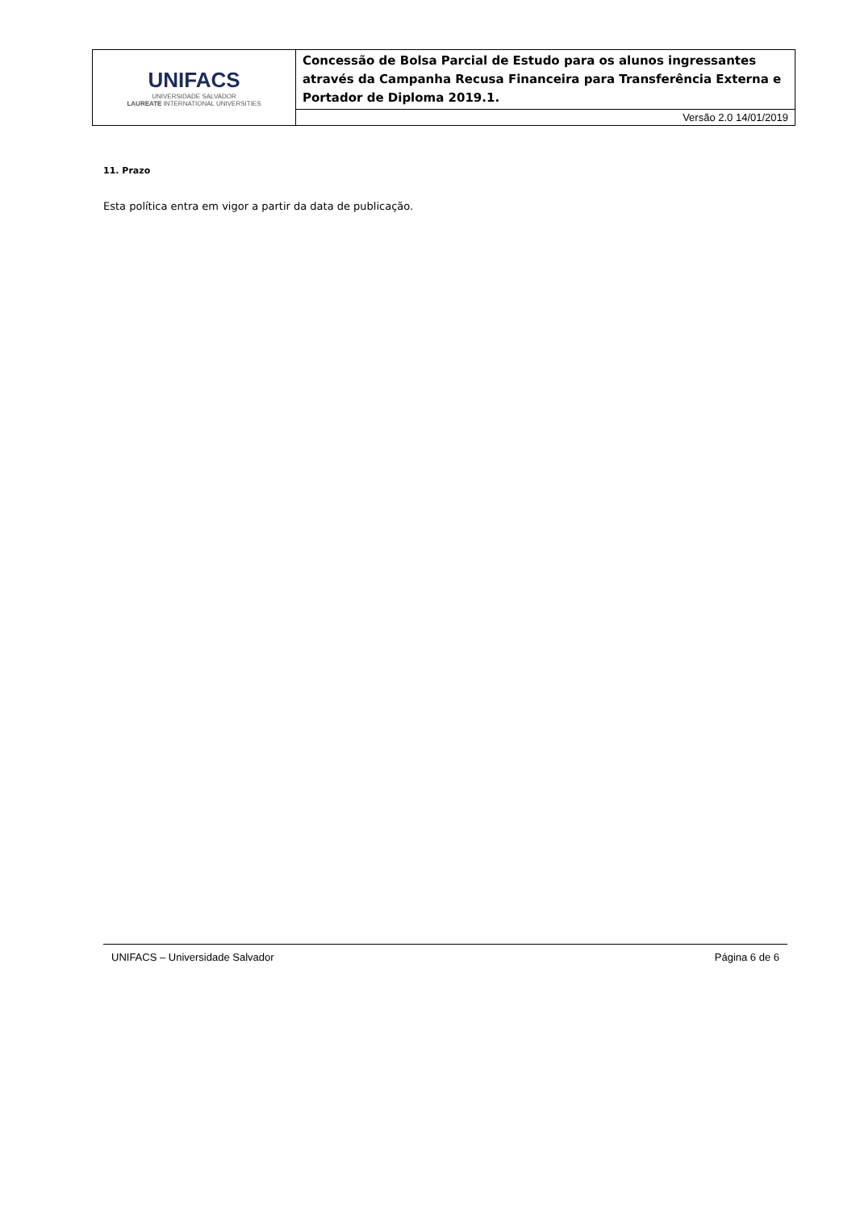| UNIFACS UNIVERSIDADE SALVADOR LAUREATE INTERNATIONAL UNIVERSITIES | Concessão de Bolsa Parcial de Estudo para os alunos ingressantes através da Campanha Recusa Financeira para Transferência Externa e Portador de Diploma 2019.1. |
| | Versão 2.0 14/01/2019 |
11. Prazo
Esta política entra em vigor a partir da data de publicação.
UNIFACS – Universidade Salvador Página 6 de 6